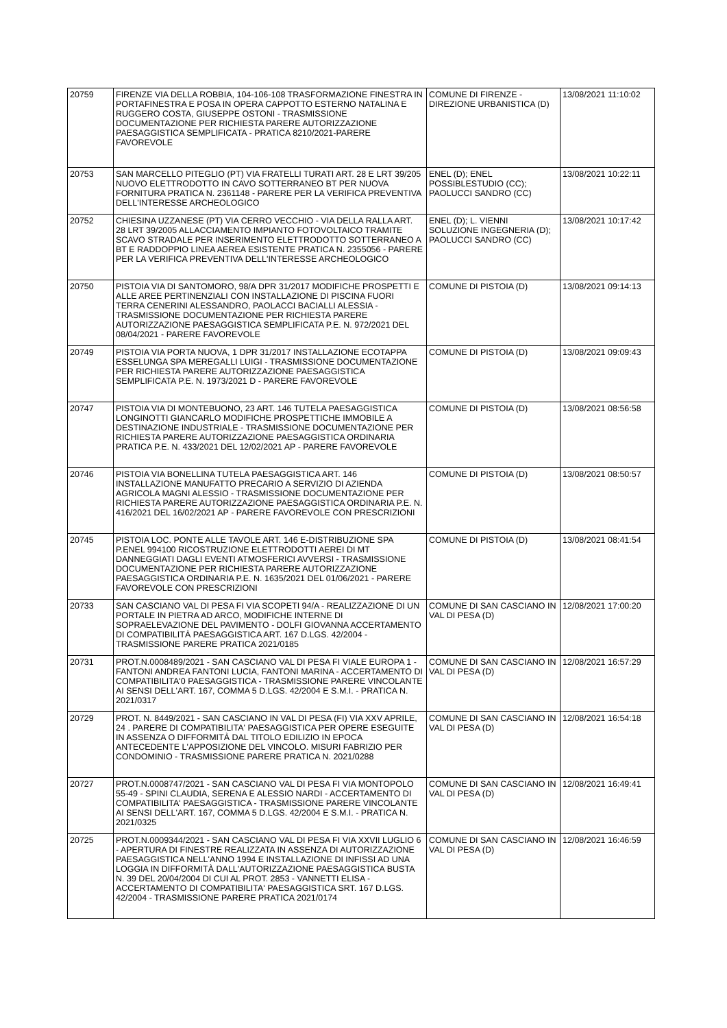| 20759 | FIRENZE VIA DELLA ROBBIA, 104-106-108 TRASFORMAZIONE FINESTRA IN PORTAFINESTRA E POSA IN OPERA CAPPOTTO ESTERNO NATALINA E RUGGERO COSTA, GIUSEPPE OSTONI - TRASMISSIONE DOCUMENTAZIONE PER RICHIESTA PARERE AUTORIZZAZIONE PAESAGGISTICA SEMPLIFICATA - PRATICA 8210/2021-PARERE FAVOREVOLE | COMUNE DI FIRENZE - DIREZIONE URBANISTICA (D) | 13/08/2021 11:10:02 |
| 20753 | SAN MARCELLO PITEGLIO (PT) VIA FRATELLI TURATI ART. 28 E LRT 39/205 NUOVO ELETTRODOTTO IN CAVO SOTTERRANEO BT PER NUOVA FORNITURA PRATICA N. 2361148 - PARERE PER LA VERIFICA PREVENTIVA DELL'INTERESSE ARCHEOLOGICO | ENEL (D); ENEL POSSIBLESTUDIO (CC); PAOLUCCI SANDRO (CC) | 13/08/2021 10:22:11 |
| 20752 | CHIESINA UZZANESE (PT) VIA CERRO VECCHIO - VIA DELLA RALLA ART. 28 LRT 39/2005 ALLACCIAMENTO IMPIANTO FOTOVOLTAICO TRAMITE SCAVO STRADALE PER INSERIMENTO ELETTRODOTTO SOTTERRANEO A BT E RADDOPPIO LINEA AEREA ESISTENTE PRATICA N. 2355056 - PARERE PER LA VERIFICA PREVENTIVA DELL'INTERESSE ARCHEOLOGICO | ENEL (D); L. VIENNI SOLUZIONE INGEGNERIA (D); PAOLUCCI SANDRO (CC) | 13/08/2021 10:17:42 |
| 20750 | PISTOIA VIA DI SANTOMORO, 98/A DPR 31/2017 MODIFICHE PROSPETTI E ALLE AREE PERTINENZIALI CON INSTALLAZIONE DI PISCINA FUORI TERRA CENERINI ALESSANDRO, PAOLACCI BACIALLI ALESSIA - TRASMISSIONE DOCUMENTAZIONE PER RICHIESTA PARERE AUTORIZZAZIONE PAESAGGISTICA SEMPLIFICATA P.E. N. 972/2021 DEL 08/04/2021 - PARERE FAVOREVOLE | COMUNE DI PISTOIA (D) | 13/08/2021 09:14:13 |
| 20749 | PISTOIA VIA PORTA NUOVA, 1 DPR 31/2017 INSTALLAZIONE ECOTAPPA ESSELUNGA SPA MEREGALLI LUIGI - TRASMISSIONE DOCUMENTAZIONE PER RICHIESTA PARERE AUTORIZZAZIONE PAESAGGISTICA SEMPLIFICATA P.E. N. 1973/2021 D - PARERE FAVOREVOLE | COMUNE DI PISTOIA (D) | 13/08/2021 09:09:43 |
| 20747 | PISTOIA VIA DI MONTEBUONO, 23 ART. 146 TUTELA PAESAGGISTICA LONGINOTTI GIANCARLO MODIFICHE PROSPETTICHE IMMOBILE A DESTINAZIONE INDUSTRIALE - TRASMISSIONE DOCUMENTAZIONE PER RICHIESTA PARERE AUTORIZZAZIONE PAESAGGISTICA ORDINARIA PRATICA P.E. N. 433/2021 DEL 12/02/2021 AP - PARERE FAVOREVOLE | COMUNE DI PISTOIA (D) | 13/08/2021 08:56:58 |
| 20746 | PISTOIA VIA BONELLINA TUTELA PAESAGGISTICA ART. 146 INSTALLAZIONE MANUFATTO PRECARIO A SERVIZIO DI AZIENDA AGRICOLA MAGNI ALESSIO - TRASMISSIONE DOCUMENTAZIONE PER RICHIESTA PARERE AUTORIZZAZIONE PAESAGGISTICA ORDINARIA P.E. N. 416/2021 DEL 16/02/2021 AP - PARERE FAVOREVOLE CON PRESCRIZIONI | COMUNE DI PISTOIA (D) | 13/08/2021 08:50:57 |
| 20745 | PISTOIA LOC. PONTE ALLE TAVOLE ART. 146 E-DISTRIBUZIONE SPA P.ENEL 994100 RICOSTRUZIONE ELETTRODOTTI AEREI DI MT DANNEGGIATI DAGLI EVENTI ATMOSFERICI AVVERSI - TRASMISSIONE DOCUMENTAZIONE PER RICHIESTA PARERE AUTORIZZAZIONE PAESAGGISTICA ORDINARIA P.E. N. 1635/2021 DEL 01/06/2021 - PARERE FAVOREVOLE CON PRESCRIZIONI | COMUNE DI PISTOIA (D) | 13/08/2021 08:41:54 |
| 20733 | SAN CASCIANO VAL DI PESA FI VIA SCOPETI 94/A - REALIZZAZIONE DI UN PORTALE IN PIETRA AD ARCO, MODIFICHE INTERNE DI SOPRAELEVAZIONE DEL PAVIMENTO - DOLFI GIOVANNA ACCERTAMENTO DI COMPATIBILITÀ PAESAGGISTICA ART. 167 D.LGS. 42/2004 - TRASMISSIONE PARERE PRATICA 2021/0185 | COMUNE DI SAN CASCIANO IN VAL DI PESA (D) | 12/08/2021 17:00:20 |
| 20731 | PROT.N.0008489/2021 - SAN CASCIANO VAL DI PESA FI VIALE EUROPA 1 - FANTONI ANDREA FANTONI LUCIA, FANTONI MARINA - ACCERTAMENTO DI COMPATIBILITA'0 PAESAGGISTICA - TRASMISSIONE PARERE VINCOLANTE AI SENSI DELL'ART. 167, COMMA 5 D.LGS. 42/2004 E S.M.I. - PRATICA N. 2021/0317 | COMUNE DI SAN CASCIANO IN VAL DI PESA (D) | 12/08/2021 16:57:29 |
| 20729 | PROT. N. 8449/2021 - SAN CASCIANO IN VAL DI PESA (FI) VIA XXV APRILE, 24 . PARERE DI COMPATIBILITA' PAESAGGISTICA PER OPERE ESEGUITE IN ASSENZA O DIFFORMITÀ DAL TITOLO EDILIZIO IN EPOCA ANTECEDENTE L'APPOSIZIONE DEL VINCOLO. MISURI FABRIZIO PER CONDOMINIO - TRASMISSIONE PARERE PRATICA N. 2021/0288 | COMUNE DI SAN CASCIANO IN VAL DI PESA (D) | 12/08/2021 16:54:18 |
| 20727 | PROT.N.0008747/2021 - SAN CASCIANO VAL DI PESA FI VIA MONTOPOLO 55-49 - SPINI CLAUDIA, SERENA E ALESSIO NARDI - ACCERTAMENTO DI COMPATIBILITA' PAESAGGISTICA - TRASMISSIONE PARERE VINCOLANTE AI SENSI DELL'ART. 167, COMMA 5 D.LGS. 42/2004 E S.M.I. - PRATICA N. 2021/0325 | COMUNE DI SAN CASCIANO IN VAL DI PESA (D) | 12/08/2021 16:49:41 |
| 20725 | PROT.N.0009344/2021 - SAN CASCIANO VAL DI PESA FI VIA XXVII LUGLIO 6 - APERTURA DI FINESTRE REALIZZATA IN ASSENZA DI AUTORIZZAZIONE PAESAGGISTICA NELL'ANNO 1994 E INSTALLAZIONE DI INFISSI AD UNA LOGGIA IN DIFFORMITÀ DALL'AUTORIZZAZIONE PAESAGGISTICA BUSTA N. 39 DEL 20/04/2004 DI CUI AL PROT. 2853 - VANNETTI ELISA - ACCERTAMENTO DI COMPATIBILITA' PAESAGGISTICA SRT. 167 D.LGS. 42/2004 - TRASMISSIONE PARERE PRATICA 2021/0174 | COMUNE DI SAN CASCIANO IN VAL DI PESA (D) | 12/08/2021 16:46:59 |